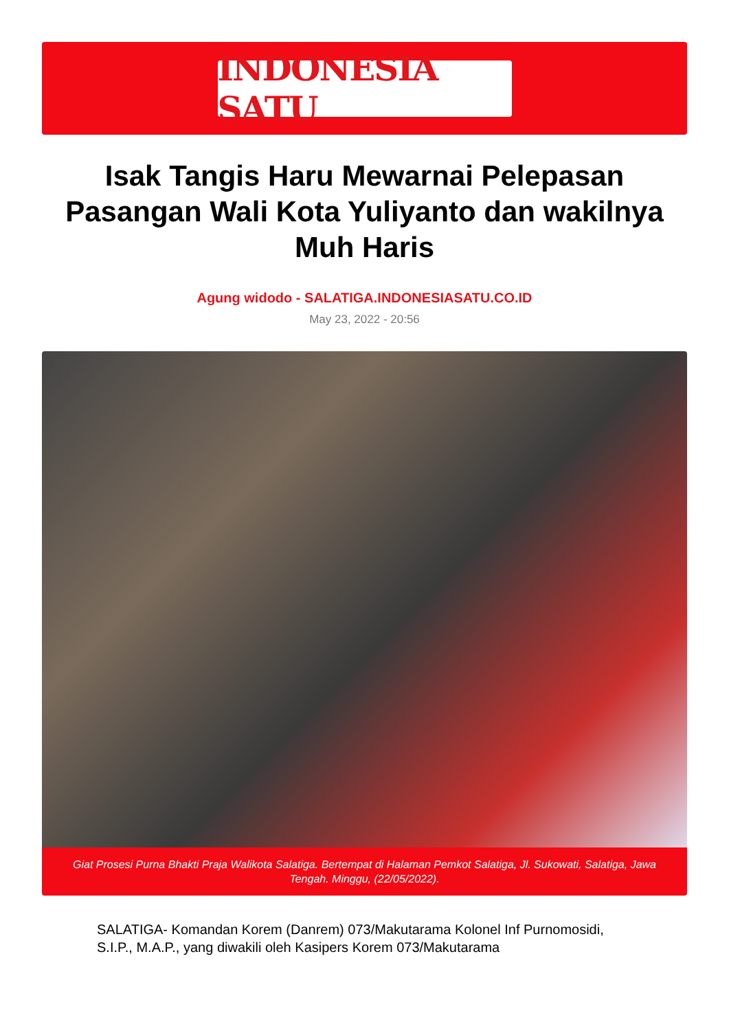INDONESIA SATU
Isak Tangis Haru Mewarnai Pelepasan Pasangan Wali Kota Yuliyanto dan wakilnya Muh Haris
Agung widodo - SALATIGA.INDONESIASATU.CO.ID
May 23, 2022 - 20:56
Giat Prosesi Purna Bhakti Praja Walikota Salatiga. Bertempat di Halaman Pemkot Salatiga, Jl. Sukowati, Salatiga, Jawa Tengah. Minggu, (22/05/2022).
SALATIGA- Komandan Korem (Danrem) 073/Makutarama Kolonel Inf Purnomosidi, S.I.P., M.A.P., yang diwakili oleh Kasipers Korem 073/Makutarama